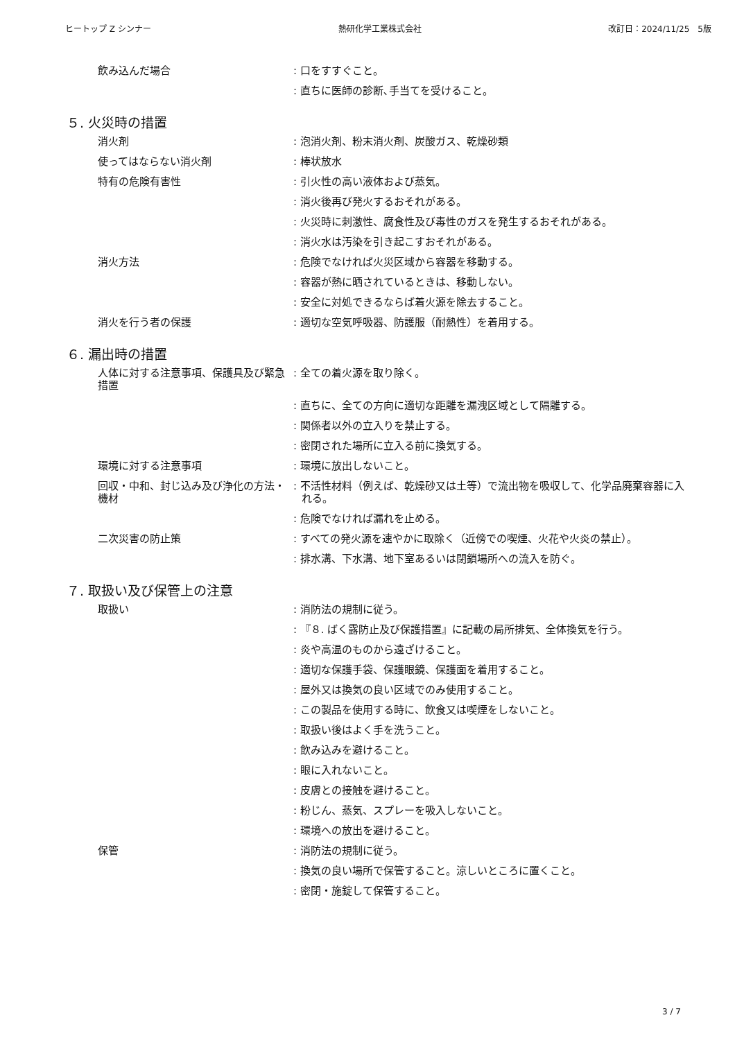ヒートップ Z シンナー 熱研化学工業株式会社 改訂日：2024/11/25　5版
飲み込んだ場合 : 口をすすぐこと。
: 直ちに医師の診断､手当てを受けること。
５. 火災時の措置
消火剤 : 泡消火剤、粉末消火剤、炭酸ガス、乾燥砂類
使ってはならない消火剤 : 棒状放水
特有の危険有害性 : 引火性の高い液体および蒸気。
: 消火後再び発火するおそれがある。
: 火災時に刺激性、腐食性及び毒性のガスを発生するおそれがある。
: 消火水は汚染を引き起こすおそれがある。
消火方法 : 危険でなければ火災区域から容器を移動する。
: 容器が熱に晒されているときは、移動しない。
: 安全に対処できるならば着火源を除去すること。
消火を行う者の保護 : 適切な空気呼吸器、防護服（耐熱性）を着用する。
６. 漏出時の措置
人体に対する注意事項、保護具及び緊急措置
: 全ての着火源を取り除く。
: 直ちに、全ての方向に適切な距離を漏洩区域として隔離する。
: 関係者以外の立入りを禁止する。
: 密閉された場所に立入る前に換気する。
環境に対する注意事項 : 環境に放出しないこと。
回収・中和、封じ込み及び浄化の方法・機材
: 不活性材料（例えば、乾燥砂又は土等）で流出物を吸収して、化学品廃棄容器に入れる。
: 危険でなければ漏れを止める。
二次災害の防止策 : すべての発火源を速やかに取除く（近傍での喫煙、火花や火炎の禁止）。
: 排水溝、下水溝、地下室あるいは閉鎖場所への流入を防ぐ。
７. 取扱い及び保管上の注意
取扱い : 消防法の規制に従う。
: 『８. ばく露防止及び保護措置』に記載の局所排気、全体換気を行う。
: 炎や高温のものから遠ざけること。
: 適切な保護手袋、保護眼鏡、保護面を着用すること。
: 屋外又は換気の良い区域でのみ使用すること。
: この製品を使用する時に、飲食又は喫煙をしないこと。
: 取扱い後はよく手を洗うこと。
: 飲み込みを避けること。
: 眼に入れないこと。
: 皮膚との接触を避けること。
: 粉じん、蒸気、スプレーを吸入しないこと。
: 環境への放出を避けること。
保管 : 消防法の規制に従う。
: 換気の良い場所で保管すること。涼しいところに置くこと。
: 密閉・施錠して保管すること。
3 / 7